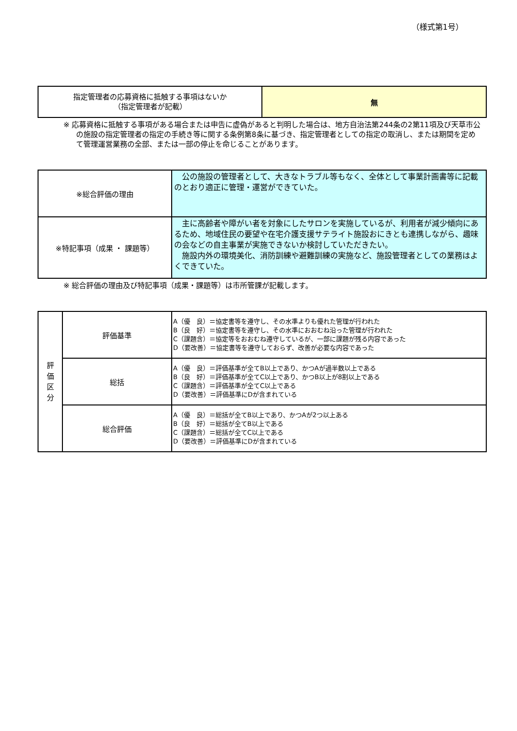（様式第1号）
| 指定管理者の応募資格に抵触する事項はないか （指定管理者が記載） | 無 |
※ 応募資格に抵触する事項がある場合または申告に虚偽があると判明した場合は、地方自治法第244条の2第11項及び天草市公の施設の指定管理者の指定の手続き等に関する条例第8条に基づき、指定管理者としての指定の取消し、または期間を定めて管理運営業務の全部、または一部の停止を命じることがあります。
| ※総合評価の理由 | 公の施設の管理者として、大きなトラブル等もなく、全体として事業計画書等に記載のとおり適正に管理・運営ができていた。 |
| ※特記事項（成果 ・ 課題等） | 主に高齢者や障がい者を対象にしたサロンを実施しているが、利用者が減少傾向にあるため、地域住民の要望や在宅介護支援サテライト施設おにきとも連携しながら、趣味の会などの自主事業が実施できないか検討していただきたい。 施設内外の環境美化、消防訓練や避難訓練の実施など、施設管理者としての業務はよくできていた。 |
※ 総合評価の理由及び特記事項（成果・課題等）は市所管課が記載します。
| 評 価 区 分 | 評価基準 | A（優 良）＝協定書等を遵守し、その水準よりも優れた管理が行われた B（良 好）＝協定書等を遵守し、その水準におおむね沿った管理が行われた C（課題含）＝協定等をおおむね遵守しているが、一部に課題が残る内容であった D（要改善）＝協定書等を遵守しておらず、改善が必要な内容であった |
| | 総括 | A（優 良）＝評価基準が全てB以上であり、かつAが過半数以上である B（良 好）＝評価基準が全てC以上であり、かつB以上が8割以上である C（課題含）＝評価基準が全てC以上である D（要改善）＝評価基準にDが含まれている |
| | 総合評価 | A（優 良）＝総括が全てB以上であり、かつAが2つ以上ある B（良 好）＝総括が全てB以上である C（課題含）＝総括が全てC以上である D（要改善）＝評価基準にDが含まれている |